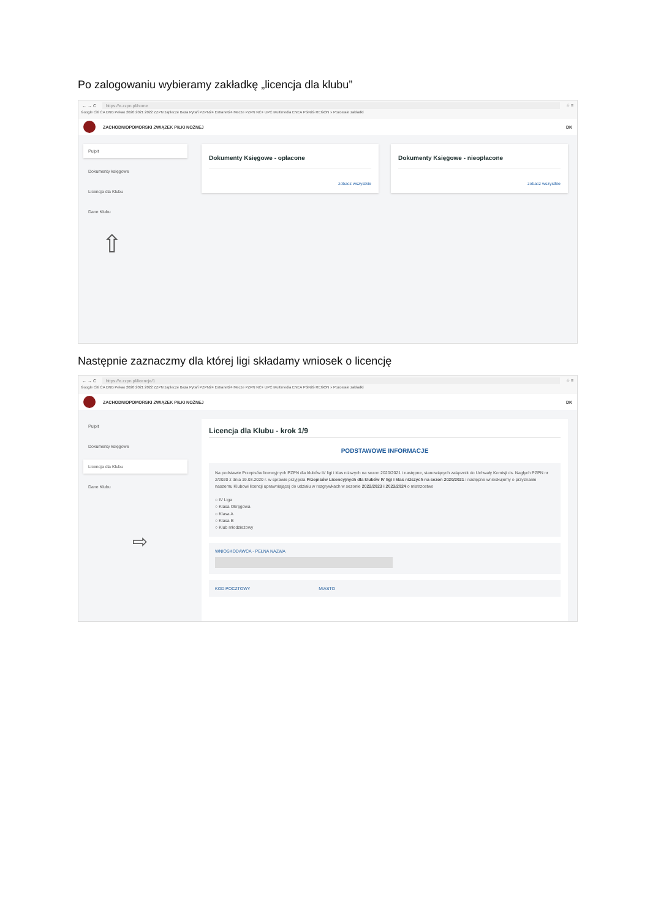Po zalogowaniu wybieramy zakładkę „licencja dla klubu”
← → C https://e.zzpn.pl/home ☆ ≡
Google Citi CA DNB Pekao 2020 2021 2022 ZZPN zaplecze Baza Pytań PZPN24 Extranet24 Mecze PZPN NC+ UPC Multimedia ENEA PGNiG REGON » Pozostałe zakładki
ZACHODNIOPOMORSKI ZWIĄZEK PIŁKI NOŻNEJ DK
Pulpit
Dokumenty księgowe
Licencja dla Klubu
Dane Klubu
⇧
Dokumenty Księgowe - opłacone
zobacz wszystkie
Dokumenty Księgowe - nieopłacone
zobacz wszystkie
Następnie zaznaczmy dla której ligi składamy wniosek o licencję
← → C https://e.zzpn.pl/licencje/1 ☆ ≡
Google Citi CA DNB Pekao 2020 2021 2022 ZZPN zaplecze Baza Pytań PZPN24 Extranet24 Mecze PZPN NC+ UPC Multimedia ENEA PGNiG REGON » Pozostałe zakładki
ZACHODNIOPOMORSKI ZWIĄZEK PIŁKI NOŻNEJ DK
Pulpit
Dokumenty księgowe
Licencja dla Klubu
Dane Klubu
⇨
Licencja dla Klubu - krok 1/9
PODSTAWOWE INFORMACJE
Na podstawie Przepisów licencyjnych PZPN dla klubów IV ligi i klas niższych na sezon 2020/2021 i następne, stanowiących załącznik do Uchwały Komisji ds. Nagłych PZPN nr 2/2020 z dnia 19.03.2020 r. w sprawie przyjęcia Przepisów Licencyjnych dla klubów IV ligi i klas niższych na sezon 2020/2021 i następne wnioskujemy o przyznanie naszemu Klubowi licencji uprawniającej do udziału w rozgrywkach w sezonie 2022/2023 i 2023/2024 o mistrzostwo
○ IV Liga
○ Klasa Okręgowa
○ Klasa A
○ Klasa B
○ Klub młodzieżowy
WNIOSKODAWCA - PEŁNA NAZWA
KOD POCZTOWY MIASTO